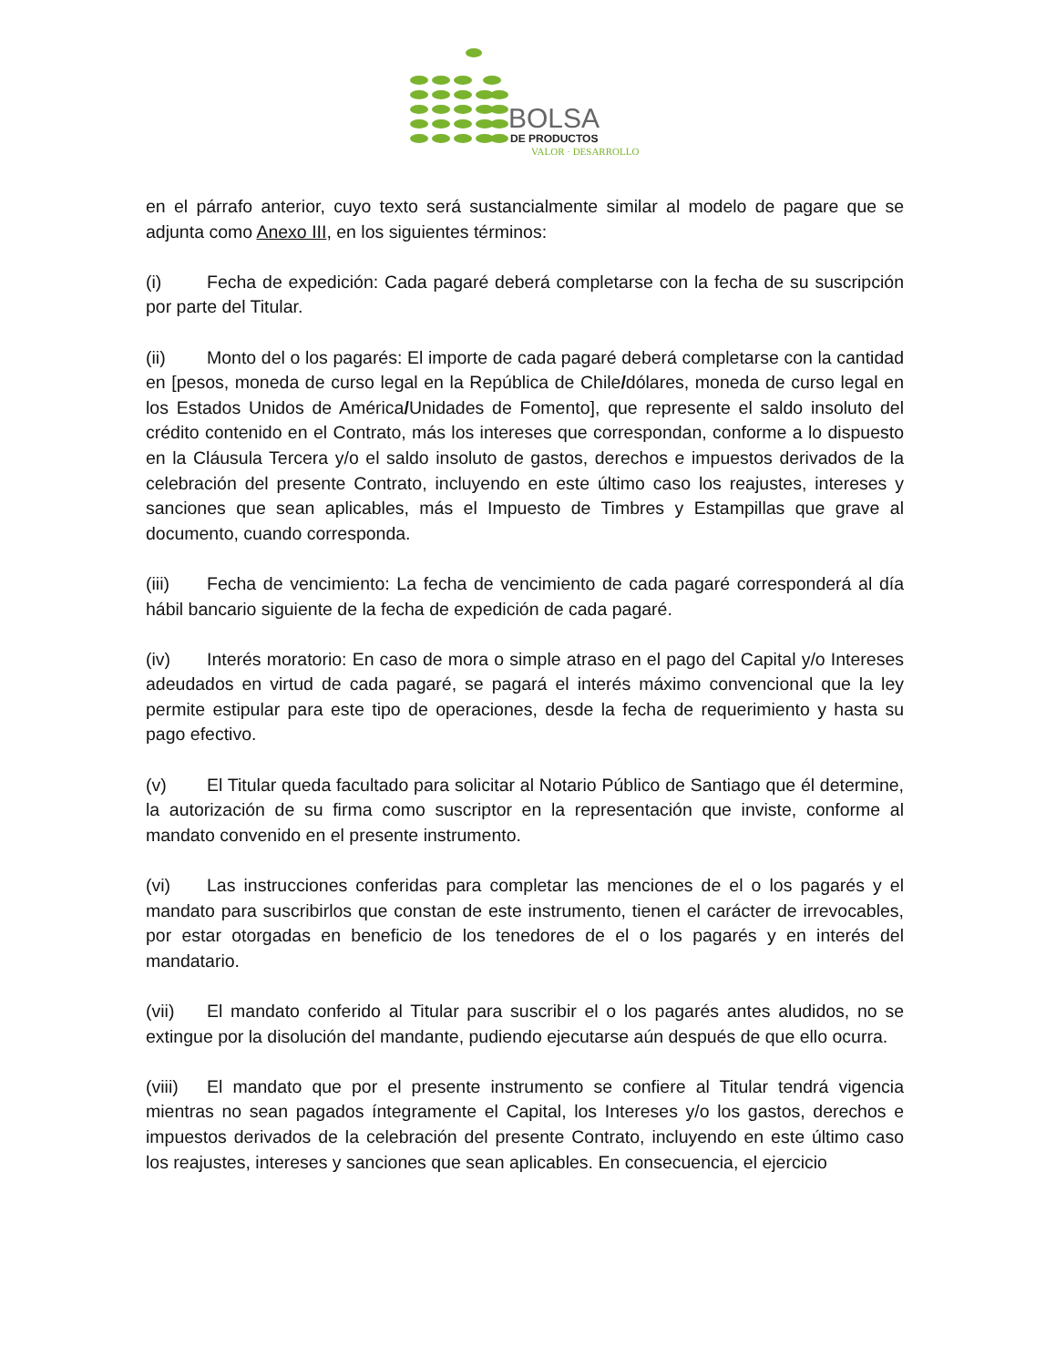BOLSA
DE PRODUCTOS
VALOR · DESARROLLO
en el párrafo anterior, cuyo texto será sustancialmente similar al modelo de pagare que se adjunta como Anexo III, en los siguientes términos:
(i) Fecha de expedición: Cada pagaré deberá completarse con la fecha de su suscripción por parte del Titular.
(ii) Monto del o los pagarés: El importe de cada pagaré deberá completarse con la cantidad en [pesos, moneda de curso legal en la República de Chile/dólares, moneda de curso legal en los Estados Unidos de América/Unidades de Fomento], que represente el saldo insoluto del crédito contenido en el Contrato, más los intereses que correspondan, conforme a lo dispuesto en la Cláusula Tercera y/o el saldo insoluto de gastos, derechos e impuestos derivados de la celebración del presente Contrato, incluyendo en este último caso los reajustes, intereses y sanciones que sean aplicables, más el Impuesto de Timbres y Estampillas que grave al documento, cuando corresponda.
(iii) Fecha de vencimiento: La fecha de vencimiento de cada pagaré corresponderá al día hábil bancario siguiente de la fecha de expedición de cada pagaré.
(iv) Interés moratorio: En caso de mora o simple atraso en el pago del Capital y/o Intereses adeudados en virtud de cada pagaré, se pagará el interés máximo convencional que la ley permite estipular para este tipo de operaciones, desde la fecha de requerimiento y hasta su pago efectivo.
(v) El Titular queda facultado para solicitar al Notario Público de Santiago que él determine, la autorización de su firma como suscriptor en la representación que inviste, conforme al mandato convenido en el presente instrumento.
(vi) Las instrucciones conferidas para completar las menciones de el o los pagarés y el mandato para suscribirlos que constan de este instrumento, tienen el carácter de irrevocables, por estar otorgadas en beneficio de los tenedores de el o los pagarés y en interés del mandatario.
(vii) El mandato conferido al Titular para suscribir el o los pagarés antes aludidos, no se extingue por la disolución del mandante, pudiendo ejecutarse aún después de que ello ocurra.
(viii) El mandato que por el presente instrumento se confiere al Titular tendrá vigencia mientras no sean pagados íntegramente el Capital, los Intereses y/o los gastos, derechos e impuestos derivados de la celebración del presente Contrato, incluyendo en este último caso los reajustes, intereses y sanciones que sean aplicables. En consecuencia, el ejercicio